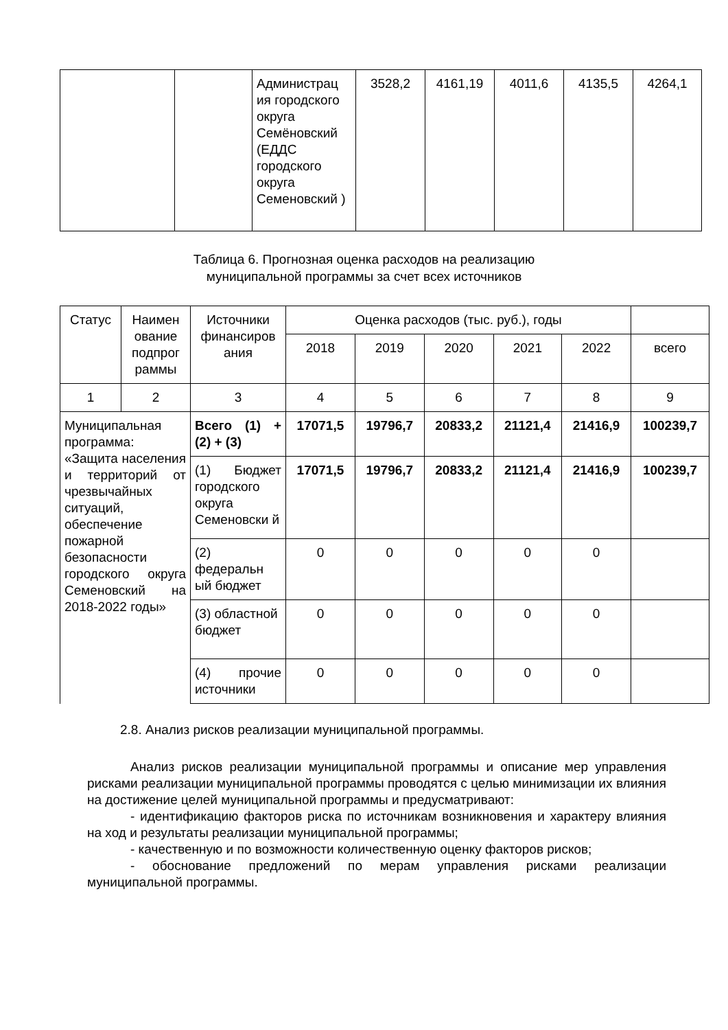| | | Администрац ия городского округа Семёновский (ЕДДС городского округа Семеновский ) | 3528,2 | 4161,19 | 4011,6 | 4135,5 | 4264,1 |
Таблица 6. Прогнозная оценка расходов на реализацию
муниципальной программы за счет всех источников
| Статус | Наимен ование подпрог раммы | Источники финансиров ания | Оценка расходов (тыс. руб.), годы | | | | | |
| --- | --- | --- | --- | --- | --- | --- | --- | --- |
| | | | 2018 | 2019 | 2020 | 2021 | 2022 | всего |
| 1 | 2 | 3 | 4 | 5 | 6 | 7 | 8 | 9 |
| Муниципальная программа: «Защита населения и территорий от чрезвычайных ситуаций, обеспечение пожарной безопасности городского округа Семеновский на 2018-2022 годы» | | Всего (1) + (2) + (3) | 17071,5 | 19796,7 | 20833,2 | 21121,4 | 21416,9 | 100239,7 |
| | | (1) Бюджет городского округа Семеновски й | 17071,5 | 19796,7 | 20833,2 | 21121,4 | 21416,9 | 100239,7 |
| | | (2) федеральн ый бюджет | 0 | 0 | 0 | 0 | 0 | |
| | | (3) областной бюджет | 0 | 0 | 0 | 0 | 0 | |
| | | (4) прочие источники | 0 | 0 | 0 | 0 | 0 | |
2.8. Анализ рисков реализации муниципальной программы.
Анализ рисков реализации муниципальной программы и описание мер управления рисками реализации муниципальной программы проводятся с целью минимизации их влияния на достижение целей муниципальной программы и предусматривают:
- идентификацию факторов риска по источникам возникновения и характеру влияния на ход и результаты реализации муниципальной программы;
- качественную и по возможности количественную оценку факторов рисков;
- обоснование предложений по мерам управления рисками реализации муниципальной программы.